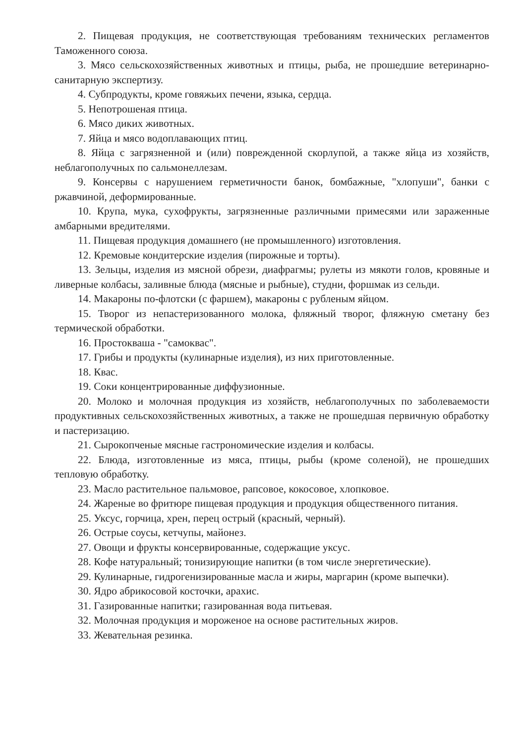2. Пищевая продукция, не соответствующая требованиям технических регламентов Таможенного союза.
3. Мясо сельскохозяйственных животных и птицы, рыба, не прошедшие ветеринарно-санитарную экспертизу.
4. Субпродукты, кроме говяжьих печени, языка, сердца.
5. Непотрошеная птица.
6. Мясо диких животных.
7. Яйца и мясо водоплавающих птиц.
8. Яйца с загрязненной и (или) поврежденной скорлупой, а также яйца из хозяйств, неблагополучных по сальмонеллезам.
9. Консервы с нарушением герметичности банок, бомбажные, "хлопуши", банки с ржавчиной, деформированные.
10. Крупа, мука, сухофрукты, загрязненные различными примесями или зараженные амбарными вредителями.
11. Пищевая продукция домашнего (не промышленного) изготовления.
12. Кремовые кондитерские изделия (пирожные и торты).
13. Зельцы, изделия из мясной обрези, диафрагмы; рулеты из мякоти голов, кровяные и ливерные колбасы, заливные блюда (мясные и рыбные), студни, форшмак из сельди.
14. Макароны по-флотски (с фаршем), макароны с рубленым яйцом.
15. Творог из непастеризованного молока, фляжный творог, фляжную сметану без термической обработки.
16. Простокваша - "самоквас".
17. Грибы и продукты (кулинарные изделия), из них приготовленные.
18. Квас.
19. Соки концентрированные диффузионные.
20. Молоко и молочная продукция из хозяйств, неблагополучных по заболеваемости продуктивных сельскохозяйственных животных, а также не прошедшая первичную обработку и пастеризацию.
21. Сырокопченые мясные гастрономические изделия и колбасы.
22. Блюда, изготовленные из мяса, птицы, рыбы (кроме соленой), не прошедших тепловую обработку.
23. Масло растительное пальмовое, рапсовое, кокосовое, хлопковое.
24. Жареные во фритюре пищевая продукция и продукция общественного питания.
25. Уксус, горчица, хрен, перец острый (красный, черный).
26. Острые соусы, кетчупы, майонез.
27. Овощи и фрукты консервированные, содержащие уксус.
28. Кофе натуральный; тонизирующие напитки (в том числе энергетические).
29. Кулинарные, гидрогенизированные масла и жиры, маргарин (кроме выпечки).
30. Ядро абрикосовой косточки, арахис.
31. Газированные напитки; газированная вода питьевая.
32. Молочная продукция и мороженое на основе растительных жиров.
33. Жевательная резинка.